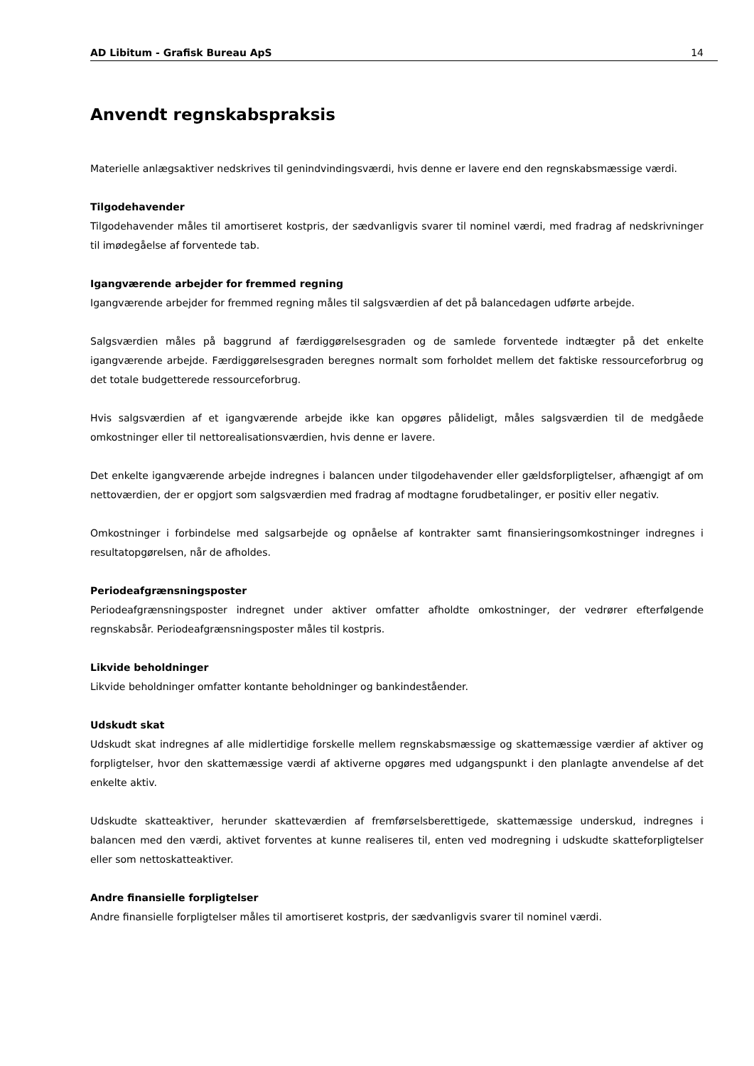AD Libitum - Grafisk Bureau ApS 14
Anvendt regnskabspraksis
Materielle anlægsaktiver nedskrives til genindvindingsværdi, hvis denne er lavere end den regnskabsmæssige værdi.
Tilgodehavender
Tilgodehavender måles til amortiseret kostpris, der sædvanligvis svarer til nominel værdi, med fradrag af nedskrivninger til imødegåelse af forventede tab.
Igangværende arbejder for fremmed regning
Igangværende arbejder for fremmed regning måles til salgsværdien af det på balancedagen udførte arbejde.
Salgsværdien måles på baggrund af færdiggørelsesgraden og de samlede forventede indtægter på det enkelte igangværende arbejde. Færdiggørelsesgraden beregnes normalt som forholdet mellem det faktiske ressourceforbrug og det totale budgetterede ressourceforbrug.
Hvis salgsværdien af et igangværende arbejde ikke kan opgøres pålideligt, måles salgsværdien til de medgåede omkostninger eller til nettorealisationsværdien, hvis denne er lavere.
Det enkelte igangværende arbejde indregnes i balancen under tilgodehavender eller gældsforpligtelser, afhængigt af om nettoværdien, der er opgjort som salgsværdien med fradrag af modtagne forudbetalinger, er positiv eller negativ.
Omkostninger i forbindelse med salgsarbejde og opnåelse af kontrakter samt finansieringsomkostninger indregnes i resultatopgørelsen, når de afholdes.
Periodeafgrænsningsposter
Periodeafgrænsningsposter indregnet under aktiver omfatter afholdte omkostninger, der vedrører efterfølgende regnskabsår. Periodeafgrænsningsposter måles til kostpris.
Likvide beholdninger
Likvide beholdninger omfatter kontante beholdninger og bankindeståender.
Udskudt skat
Udskudt skat indregnes af alle midlertidige forskelle mellem regnskabsmæssige og skattemæssige værdier af aktiver og forpligtelser, hvor den skattemæssige værdi af aktiverne opgøres med udgangspunkt i den planlagte anvendelse af det enkelte aktiv.
Udskudte skatteaktiver, herunder skatteværdien af fremførselsberettigede, skattemæssige underskud, indregnes i balancen med den værdi, aktivet forventes at kunne realiseres til, enten ved modregning i udskudte skatteforpligtelser eller som nettoskatteaktiver.
Andre finansielle forpligtelser
Andre finansielle forpligtelser måles til amortiseret kostpris, der sædvanligvis svarer til nominel værdi.